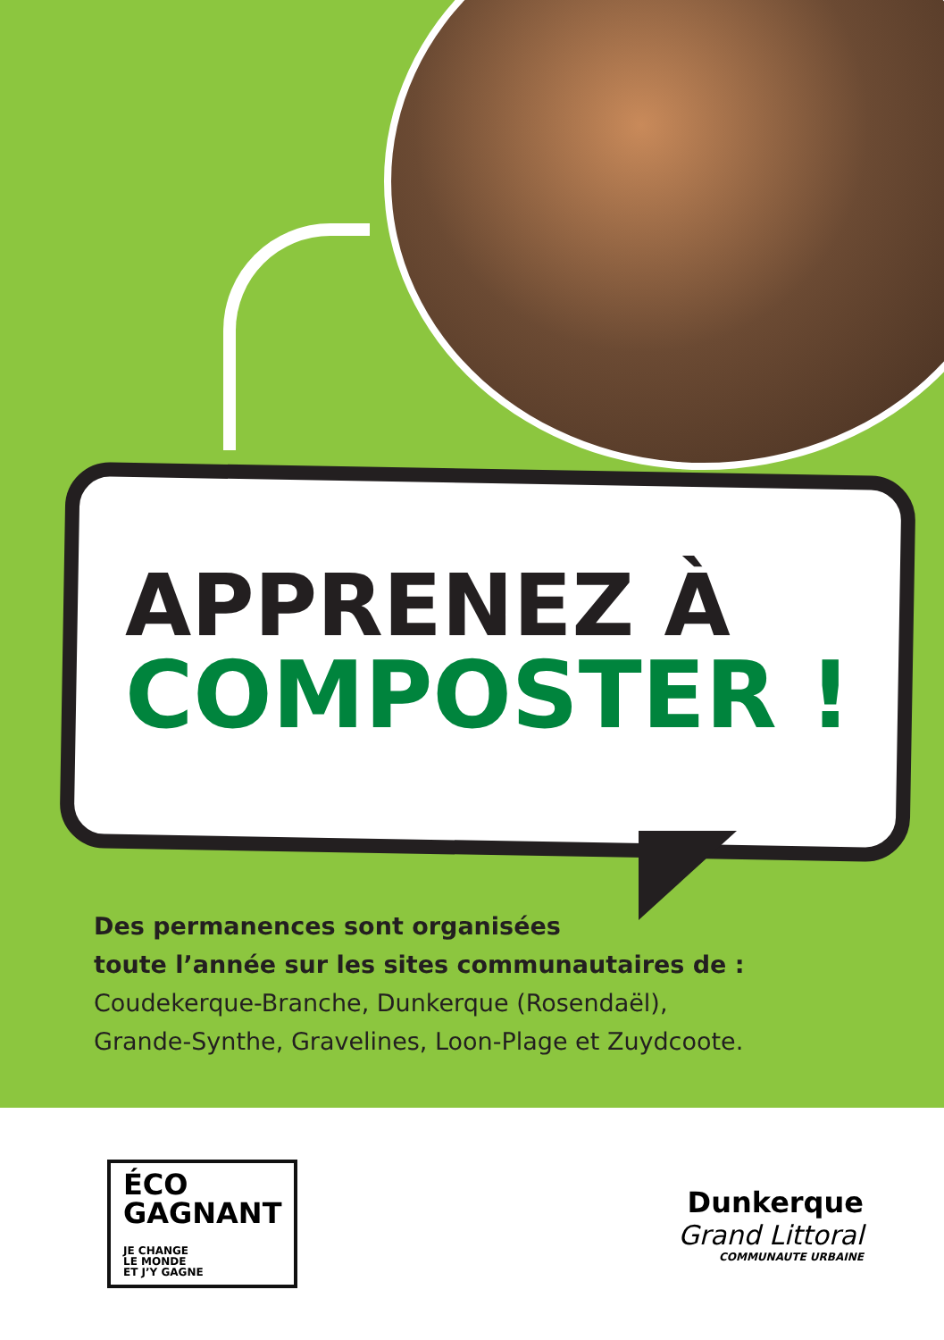APPRENEZ À
COMPOSTER !
Des permanences sont organisées
toute l’année sur les sites communautaires de :
Coudekerque-Branche, Dunkerque (Rosendaël),
Grande-Synthe, Gravelines, Loon-Plage et Zuydcoote.
ÉCO
GAGNANT
JE CHANGE
LE MONDE
ET J’Y GAGNE
Dunkerque
Grand Littoral
COMMUNAUTE URBAINE